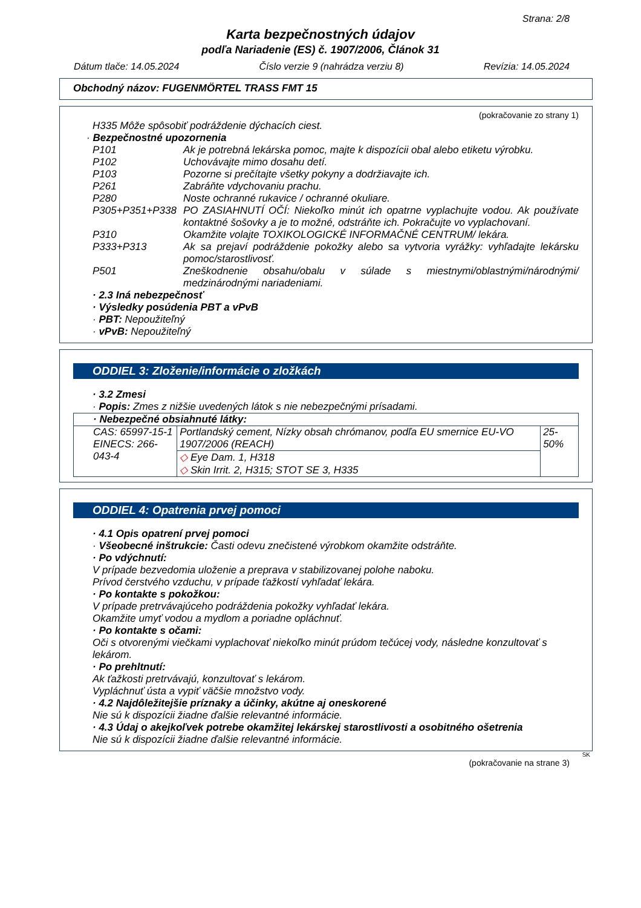Strana: 2/8
Karta bezpečnostných údajov
podľa Nariadenie (ES) č. 1907/2006, Článok 31
Dátum tlače: 14.05.2024 Číslo verzie 9 (nahrádza verziu 8) Revízia: 14.05.2024
Obchodný názov: FUGENMÖRTEL TRASS FMT 15
(pokračovanie zo strany 1)
H335 Môže spôsobiť podráždenie dýchacích ciest.
· Bezpečnostné upozornenia
P101 Ak je potrebná lekárska pomoc, majte k dispozícii obal alebo etiketu výrobku.
P102 Uchovávajte mimo dosahu detí.
P103 Pozorne si prečítajte všetky pokyny a dodržiavajte ich.
P261 Zabráňte vdychovaniu prachu.
P280 Noste ochranné rukavice / ochranné okuliare.
P305+P351+P338 PO ZASIAHNUTÍ OČÍ: Niekoľko minút ich opatrne vyplachujte vodou. Ak používate kontaktné šošovky a je to možné, odstráňte ich. Pokračujte vo vyplachovaní.
P310 Okamžite volajte TOXIKOLOGICKÉ INFORMAČNÉ CENTRUM/ lekára.
P333+P313 Ak sa prejaví podráždenie pokožky alebo sa vytvoria vyrážky: vyhľadajte lekársku pomoc/starostlivosť.
P501 Zneškodnenie obsahu/obalu v súlade s miestnymi/oblastnými/národnými/ medzinárodnými nariadeniami.
· 2.3 Iná nebezpečnosť
· Výsledky posúdenia PBT a vPvB
· PBT: Nepoužiteľný
· vPvB: Nepoužiteľný
ODDIEL 3: Zloženie/informácie o zložkách
· 3.2 Zmesi
· Popis: Zmes z nižšie uvedených látok s nie nebezpečnými prísadami.
| · Nebezpečné obsiahnuté látky: | | |
| CAS: 65997-15-1 EINECS: 266-043-4 | Portlandský cement, Nízky obsah chrómanov, podľa EU smernice EU-VO 1907/2006 (REACH) | 25-50% |
| | ◇ Eye Dam. 1, H318 ◇ Skin Irrit. 2, H315; STOT SE 3, H335 | |
ODDIEL 4: Opatrenia prvej pomoci
· 4.1 Opis opatrení prvej pomoci
· Všeobecné inštrukcie: Časti odevu znečistené výrobkom okamžite odstráňte.
· Po vdýchnutí:
V prípade bezvedomia uloženie a preprava v stabilizovanej polohe naboku.
Prívod čerstvého vzduchu, v prípade ťažkostí vyhľadať lekára.
· Po kontakte s pokožkou:
V prípade pretrvávajúceho podráždenia pokožky vyhľadať lekára.
Okamžite umyť vodou a mydlom a poriadne opláchnuť.
· Po kontakte s očami:
Oči s otvorenými viečkami vyplachovať niekoľko minút prúdom tečúcej vody, následne konzultovať s lekárom.
· Po prehltnutí:
Ak ťažkosti pretrvávajú, konzultovať s lekárom.
Vypláchnuť ústa a vypiť väčšie množstvo vody.
· 4.2 Najdôležitejšie príznaky a účinky, akútne aj oneskorené
Nie sú k dispozícii žiadne ďalšie relevantné informácie.
· 4.3 Údaj o akejkoľvek potrebe okamžitej lekárskej starostlivosti a osobitného ošetrenia
Nie sú k dispozícii žiadne ďalšie relevantné informácie.
SK
(pokračovanie na strane 3)